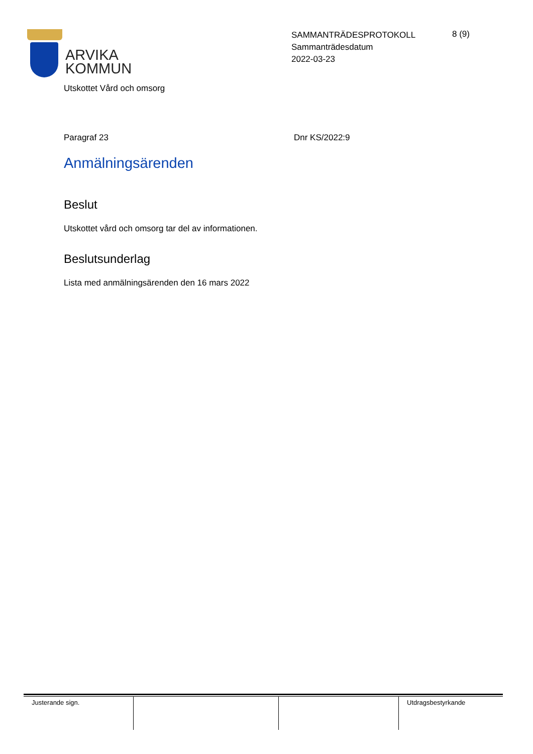ARVIKA
KOMMUN
SAMMANTRÄDESPROTOKOLL
Sammanträdesdatum
2022-03-23
8 (9)
Utskottet Vård och omsorg
Paragraf 23 Dnr KS/2022:9
Anmälningsärenden
Beslut
Utskottet vård och omsorg tar del av informationen.
Beslutsunderlag
Lista med anmälningsärenden den 16 mars 2022
| Justerande sign. | | | Utdragsbestyrkande |